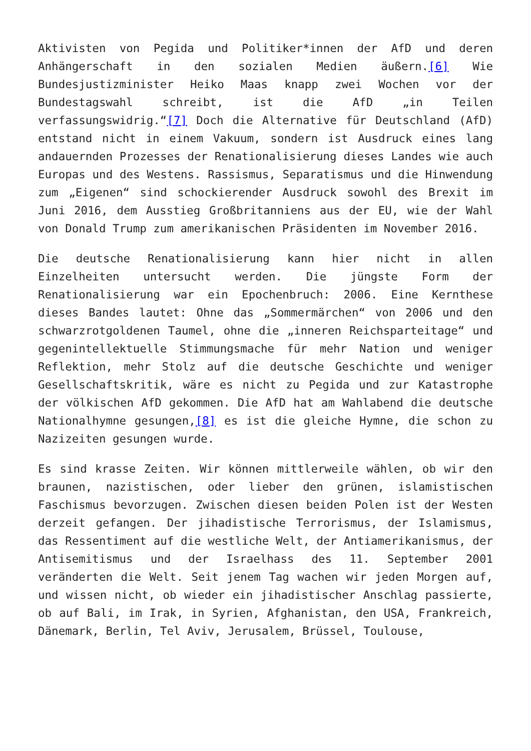Aktivisten von Pegida und Politiker*innen der AfD und deren Anhängerschaft in den sozialen Medien äußern.[6] Wie Bundesjustizminister Heiko Maas knapp zwei Wochen vor der Bundestagswahl schreibt, ist die AfD „in Teilen verfassungswidrig.“[7] Doch die Alternative für Deutschland (AfD) entstand nicht in einem Vakuum, sondern ist Ausdruck eines lang andauernden Prozesses der Renationalisierung dieses Landes wie auch Europas und des Westens. Rassismus, Separatismus und die Hinwendung zum „Eigenen“ sind schockierender Ausdruck sowohl des Brexit im Juni 2016, dem Ausstieg Großbritanniens aus der EU, wie der Wahl von Donald Trump zum amerikanischen Präsidenten im November 2016.
Die deutsche Renationalisierung kann hier nicht in allen Einzelheiten untersucht werden. Die jüngste Form der Renationalisierung war ein Epochenbruch: 2006. Eine Kernthese dieses Bandes lautet: Ohne das „Sommermärchen“ von 2006 und den schwarzrotgoldenen Taumel, ohne die „inneren Reichsparteitage“ und gegenintellektuelle Stimmungsmache für mehr Nation und weniger Reflektion, mehr Stolz auf die deutsche Geschichte und weniger Gesellschaftskritik, wäre es nicht zu Pegida und zur Katastrophe der völkischen AfD gekommen. Die AfD hat am Wahlabend die deutsche Nationalhymne gesungen,[8] es ist die gleiche Hymne, die schon zu Nazizeiten gesungen wurde.
Es sind krasse Zeiten. Wir können mittlerweile wählen, ob wir den braunen, nazistischen, oder lieber den grünen, islamistischen Faschismus bevorzugen. Zwischen diesen beiden Polen ist der Westen derzeit gefangen. Der jihadistische Terrorismus, der Islamismus, das Ressentiment auf die westliche Welt, der Antiamerikanismus, der Antisemitismus und der Israelhass des 11. September 2001 veränderten die Welt. Seit jenem Tag wachen wir jeden Morgen auf, und wissen nicht, ob wieder ein jihadistischer Anschlag passierte, ob auf Bali, im Irak, in Syrien, Afghanistan, den USA, Frankreich, Dänemark, Berlin, Tel Aviv, Jerusalem, Brüssel, Toulouse,